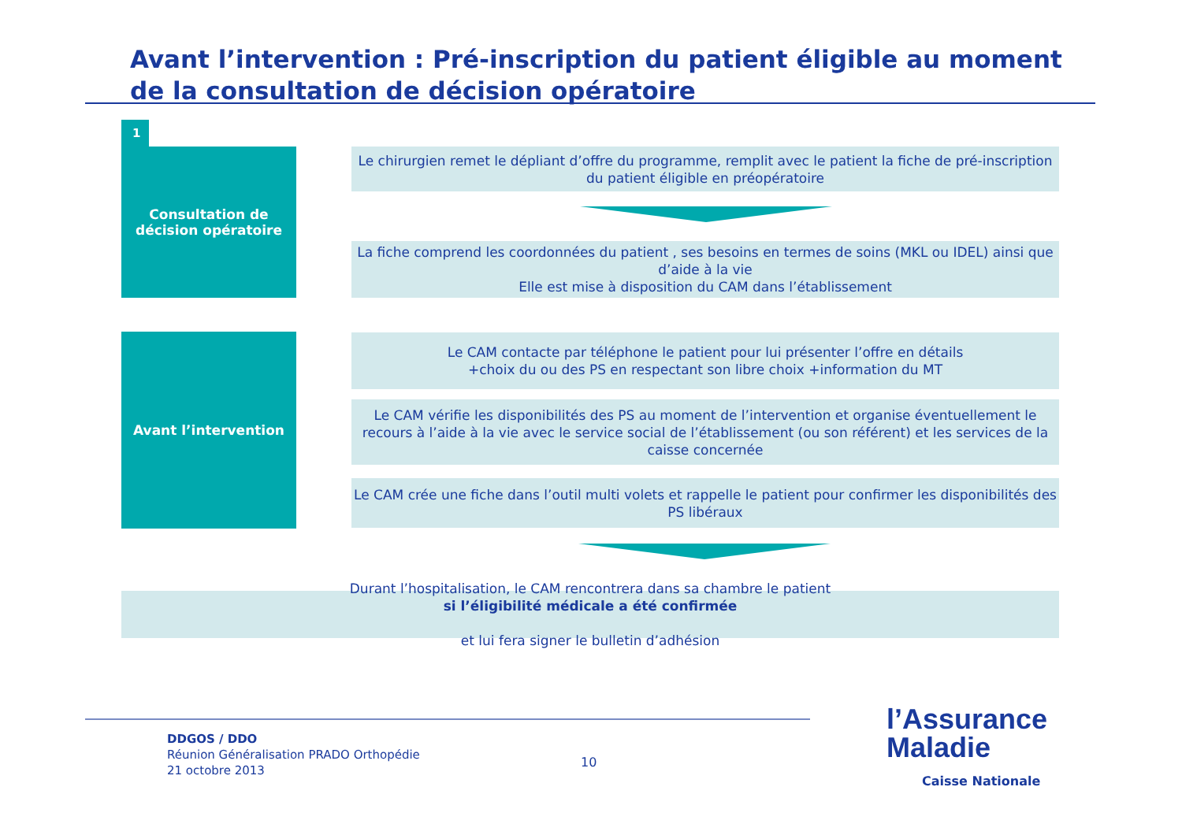Avant l’intervention : Pré-inscription du patient éligible au moment de la consultation de décision opératoire
1
Consultation de
décision opératoire
Le chirurgien remet le dépliant d’offre du programme, remplit avec le patient la fiche de pré-inscription du patient éligible en préopératoire
La fiche comprend les coordonnées du patient , ses besoins en termes de soins (MKL ou IDEL) ainsi que d’aide à la vie
Elle est mise à disposition du CAM dans l’établissement
Avant l’intervention
Le CAM contacte par téléphone le patient pour lui présenter l’offre en détails
+choix du ou des PS en respectant son libre choix +information du MT
Le CAM vérifie les disponibilités des PS au moment de l’intervention et organise éventuellement le recours à l’aide à la vie avec le service social de l’établissement (ou son référent) et les services de la caisse concernée
Le CAM crée une fiche dans l’outil multi volets et rappelle le patient pour confirmer les disponibilités des PS libéraux
Durant l’hospitalisation, le CAM rencontrera dans sa chambre le patient
si l’éligibilité médicale a été confirmée
et lui fera signer le bulletin d’adhésion
DDGOS / DDO
Réunion Généralisation PRADO Orthopédie
21 octobre 2013
10
l’Assurance
Maladie
Caisse Nationale